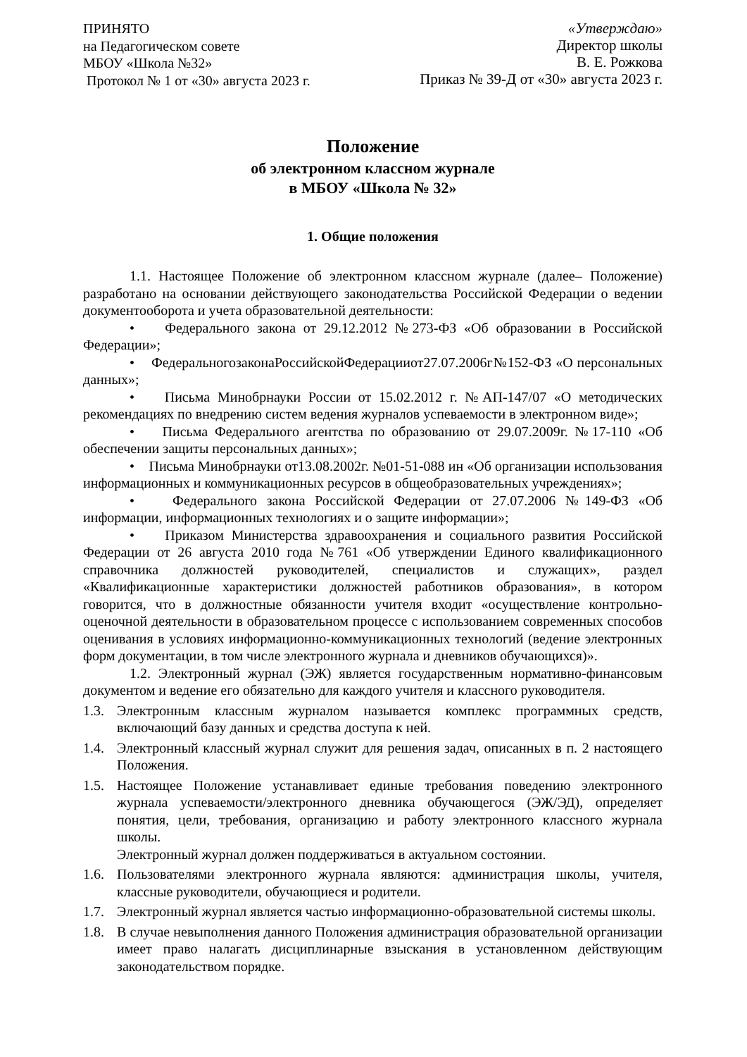ПРИНЯТО
на Педагогическом совете
МБОУ «Школа №32»
Протокол № 1 от «30» августа 2023 г.
«Утверждаю»
Директор школы
В. Е. Рожкова
Приказ № 39-Д от «30» августа 2023 г.
Положение
об электронном классном журнале
в МБОУ «Школа № 32»
1. Общие положения
1.1. Настоящее Положение об электронном классном журнале (далее– Положение) разработано на основании действующего законодательства Российской Федерации о ведении документооборота и учета образовательной деятельности:
• Федерального закона от 29.12.2012 №273-ФЗ «Об образовании в Российской Федерации»;
• ФедеральногозаконаРоссийскойФедерацииот27.07.2006г№152-ФЗ «О персональных данных»;
• Письма Минобрнауки России от 15.02.2012 г. №АП-147/07 «О методических рекомендациях по внедрению систем ведения журналов успеваемости в электронном виде»;
• Письма Федерального агентства по образованию от 29.07.2009г. №17-110 «Об обеспечении защиты персональных данных»;
• Письма Минобрнауки от13.08.2002г. №01-51-088 ин «Об организации использования информационных и коммуникационных ресурсов в общеобразовательных учреждениях»;
• Федерального закона Российской Федерации от 27.07.2006 №149-ФЗ «Об информации, информационных технологиях и о защите информации»;
• Приказом Министерства здравоохранения и социального развития Российской Федерации от 26 августа 2010 года №761 «Об утверждении Единого квалификационного справочника должностей руководителей, специалистов и служащих», раздел «Квалификационные характеристики должностей работников образования», в котором говорится, что в должностные обязанности учителя входит «осуществление контрольно-оценочной деятельности в образовательном процессе с использованием современных способов оценивания в условиях информационно-коммуникационных технологий (ведение электронных форм документации, в том числе электронного журнала и дневников обучающихся)».
1.2. Электронный журнал (ЭЖ) является государственным нормативно-финансовым документом и ведение его обязательно для каждого учителя и классного руководителя.
1.3. Электронным классным журналом называется комплекс программных средств, включающий базу данных и средства доступа к ней.
1.4. Электронный классный журнал служит для решения задач, описанных в п. 2 настоящего Положения.
1.5. Настоящее Положение устанавливает единые требования поведению электронного журнала успеваемости/электронного дневника обучающегося (ЭЖ/ЭД), определяет понятия, цели, требования, организацию и работу электронного классного журнала школы.
Электронный журнал должен поддерживаться в актуальном состоянии.
1.6. Пользователями электронного журнала являются: администрация школы, учителя, классные руководители, обучающиеся и родители.
1.7. Электронный журнал является частью информационно-образовательной системы школы.
1.8. В случае невыполнения данного Положения администрация образовательной организации имеет право налагать дисциплинарные взыскания в установленном действующим законодательством порядке.